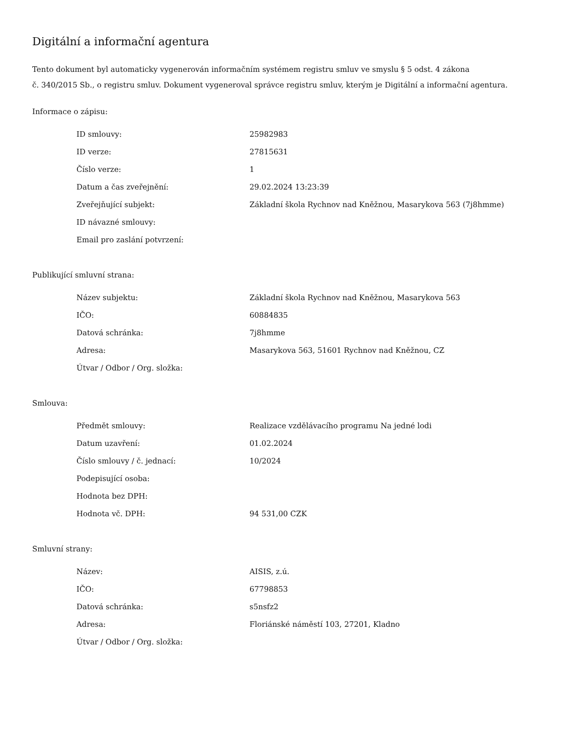Digitální a informační agentura
Tento dokument byl automaticky vygenerován informačním systémem registru smluv ve smyslu § 5 odst. 4 zákona
č. 340/2015 Sb., o registru smluv. Dokument vygeneroval správce registru smluv, kterým je Digitální a informační agentura.
Informace o zápisu:
| ID smlouvy: | 25982983 |
| ID verze: | 27815631 |
| Číslo verze: | 1 |
| Datum a čas zveřejnění: | 29.02.2024 13:23:39 |
| Zveřejňující subjekt: | Základní škola Rychnov nad Kněžnou, Masarykova 563 (7j8hmme) |
| ID návazné smlouvy: | |
| Email pro zaslání potvrzení: | |
Publikující smluvní strana:
| Název subjektu: | Základní škola Rychnov nad Kněžnou, Masarykova 563 |
| IČO: | 60884835 |
| Datová schránka: | 7j8hmme |
| Adresa: | Masarykova 563, 51601 Rychnov nad Kněžnou, CZ |
| Útvar / Odbor / Org. složka: | |
Smlouva:
| Předmět smlouvy: | Realizace vzdělávacího programu Na jedné lodi |
| Datum uzavření: | 01.02.2024 |
| Číslo smlouvy / č. jednací: | 10/2024 |
| Podepisující osoba: | |
| Hodnota bez DPH: | |
| Hodnota vč. DPH: | 94 531,00 CZK |
Smluvní strany:
| Název: | AISIS, z.ú. |
| IČO: | 67798853 |
| Datová schránka: | s5nsfz2 |
| Adresa: | Floriánské náměstí 103, 27201, Kladno |
| Útvar / Odbor / Org. složka: | |